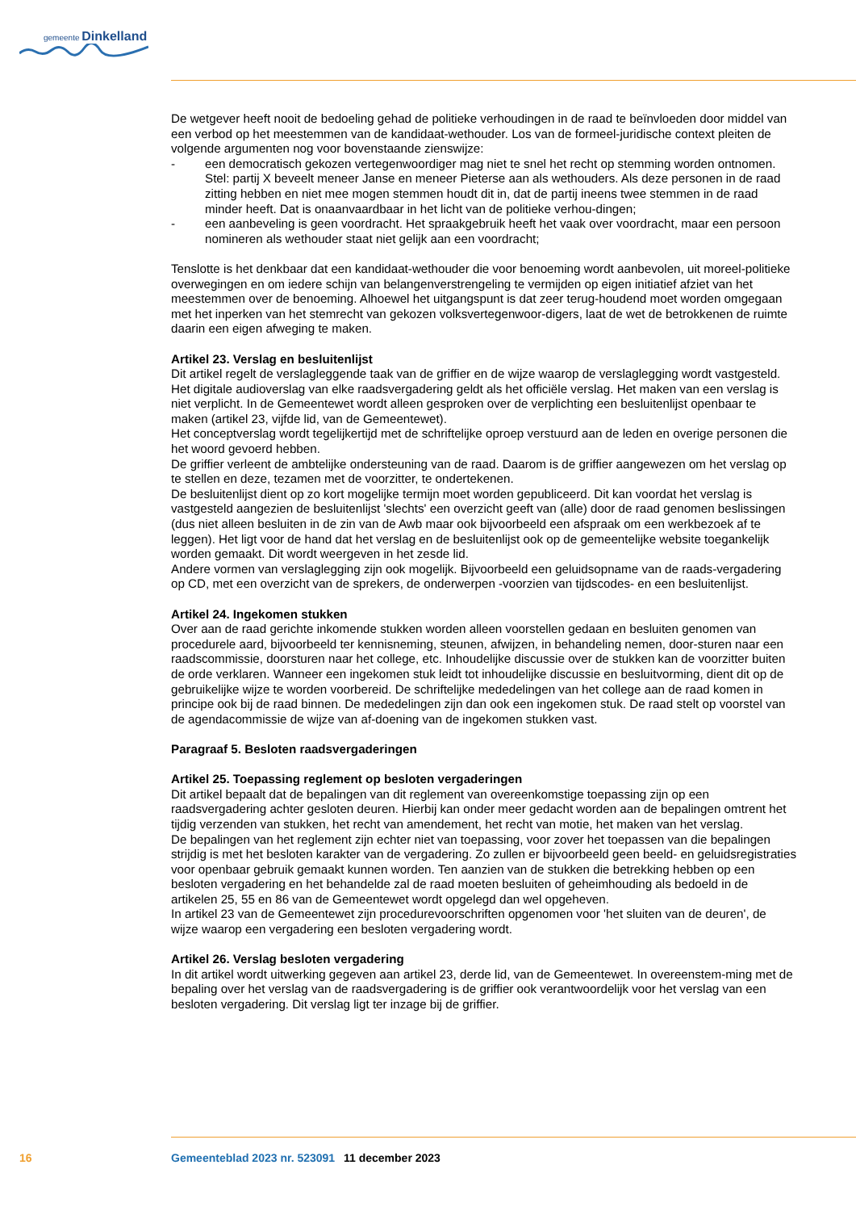gemeente Dinkelland
De wetgever heeft nooit de bedoeling gehad de politieke verhoudingen in de raad te beïnvloeden door middel van een verbod op het meestemmen van de kandidaat-wethouder. Los van de formeel-juridische context pleiten de volgende argumenten nog voor bovenstaande zienswijze:
- een democratisch gekozen vertegenwoordiger mag niet te snel het recht op stemming worden ontnomen. Stel: partij X beveelt meneer Janse en meneer Pieterse aan als wethouders. Als deze personen in de raad zitting hebben en niet mee mogen stemmen houdt dit in, dat de partij ineens twee stemmen in de raad minder heeft. Dat is onaanvaardbaar in het licht van de politieke verhou-dingen;
- een aanbeveling is geen voordracht. Het spraakgebruik heeft het vaak over voordracht, maar een persoon nomineren als wethouder staat niet gelijk aan een voordracht;
Tenslotte is het denkbaar dat een kandidaat-wethouder die voor benoeming wordt aanbevolen, uit moreel-politieke overwegingen en om iedere schijn van belangenverstrengeling te vermijden op eigen initiatief afziet van het meestemmen over de benoeming. Alhoewel het uitgangspunt is dat zeer terug-houdend moet worden omgegaan met het inperken van het stemrecht van gekozen volksvertegenwoor-digers, laat de wet de betrokkenen de ruimte daarin een eigen afweging te maken.
Artikel 23. Verslag en besluitenlijst
Dit artikel regelt de verslagleggende taak van de griffier en de wijze waarop de verslaglegging wordt vastgesteld. Het digitale audioverslag van elke raadsvergadering geldt als het officiële verslag. Het maken van een verslag is niet verplicht. In de Gemeentewet wordt alleen gesproken over de verplichting een besluitenlijst openbaar te maken (artikel 23, vijfde lid, van de Gemeentewet).
Het conceptverslag wordt tegelijkertijd met de schriftelijke oproep verstuurd aan de leden en overige personen die het woord gevoerd hebben.
De griffier verleent de ambtelijke ondersteuning van de raad. Daarom is de griffier aangewezen om het verslag op te stellen en deze, tezamen met de voorzitter, te ondertekenen.
De besluitenlijst dient op zo kort mogelijke termijn moet worden gepubliceerd. Dit kan voordat het verslag is vastgesteld aangezien de besluitenlijst 'slechts' een overzicht geeft van (alle) door de raad genomen beslissingen (dus niet alleen besluiten in de zin van de Awb maar ook bijvoorbeeld een afspraak om een werkbezoek af te leggen). Het ligt voor de hand dat het verslag en de besluitenlijst ook op de gemeentelijke website toegankelijk worden gemaakt. Dit wordt weergeven in het zesde lid.
Andere vormen van verslaglegging zijn ook mogelijk. Bijvoorbeeld een geluidsopname van de raads-vergadering op CD, met een overzicht van de sprekers, de onderwerpen -voorzien van tijdscodes- en een besluitenlijst.
Artikel 24. Ingekomen stukken
Over aan de raad gerichte inkomende stukken worden alleen voorstellen gedaan en besluiten genomen van procedurele aard, bijvoorbeeld ter kennisneming, steunen, afwijzen, in behandeling nemen, door-sturen naar een raadscommissie, doorsturen naar het college, etc. Inhoudelijke discussie over de stukken kan de voorzitter buiten de orde verklaren. Wanneer een ingekomen stuk leidt tot inhoudelijke discussie en besluitvorming, dient dit op de gebruikelijke wijze te worden voorbereid. De schriftelijke mededelingen van het college aan de raad komen in principe ook bij de raad binnen. De mededelingen zijn dan ook een ingekomen stuk. De raad stelt op voorstel van de agendacommissie de wijze van af-doening van de ingekomen stukken vast.
Paragraaf 5. Besloten raadsvergaderingen
Artikel 25. Toepassing reglement op besloten vergaderingen
Dit artikel bepaalt dat de bepalingen van dit reglement van overeenkomstige toepassing zijn op een raadsvergadering achter gesloten deuren. Hierbij kan onder meer gedacht worden aan de bepalingen omtrent het tijdig verzenden van stukken, het recht van amendement, het recht van motie, het maken van het verslag.
De bepalingen van het reglement zijn echter niet van toepassing, voor zover het toepassen van die bepalingen strijdig is met het besloten karakter van de vergadering. Zo zullen er bijvoorbeeld geen beeld- en geluidsregistraties voor openbaar gebruik gemaakt kunnen worden. Ten aanzien van de stukken die betrekking hebben op een besloten vergadering en het behandelde zal de raad moeten besluiten of geheimhouding als bedoeld in de artikelen 25, 55 en 86 van de Gemeentewet wordt opgelegd dan wel opgeheven.
In artikel 23 van de Gemeentewet zijn procedurevoorschriften opgenomen voor 'het sluiten van de deuren', de wijze waarop een vergadering een besloten vergadering wordt.
Artikel 26. Verslag besloten vergadering
In dit artikel wordt uitwerking gegeven aan artikel 23, derde lid, van de Gemeentewet. In overeenstem-ming met de bepaling over het verslag van de raadsvergadering is de griffier ook verantwoordelijk voor het verslag van een besloten vergadering. Dit verslag ligt ter inzage bij de griffier.
16 Gemeenteblad 2023 nr. 523091 11 december 2023